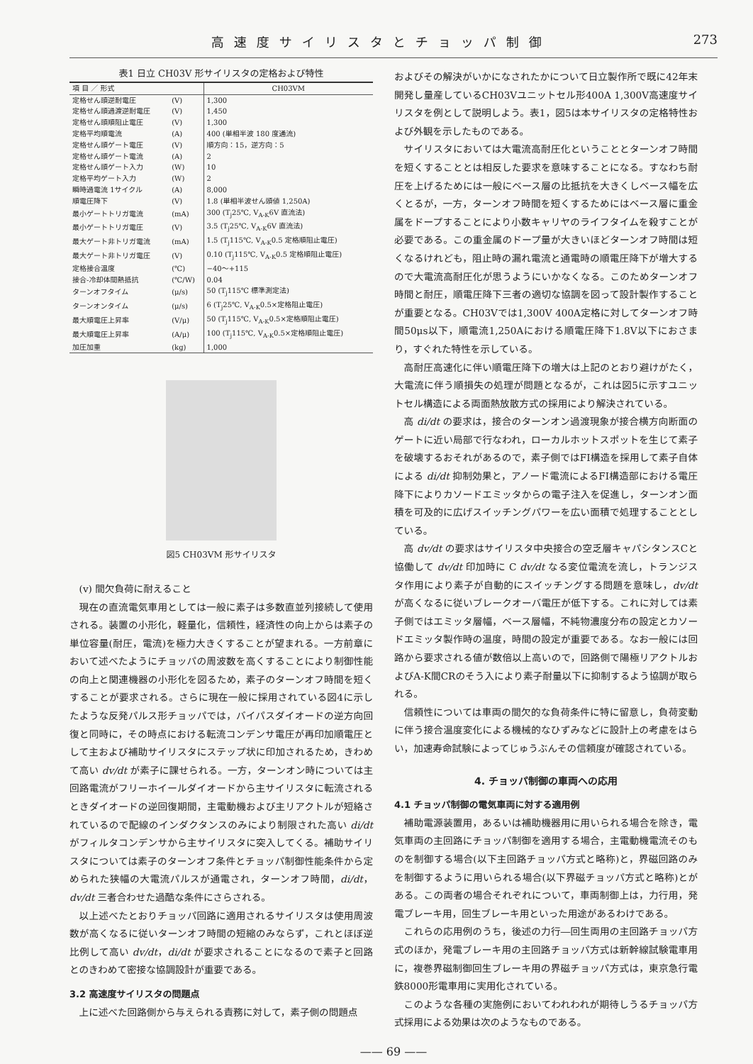高速度サイリスタとチョッパ制御 273
表1 日立 CH03V 形サイリスタの定格および特性
| 項 目 ／ 形式 | | CH03VM |
| --- | --- | --- |
| 定格せん頭逆耐電圧 | (V) | 1,300 |
| 定格せん頭過渡逆耐電圧 | (V) | 1,450 |
| 定格せん頭順阻止電圧 | (V) | 1,300 |
| 定格平均順電流 | (A) | 400 (単相半波 180 度通流) |
| 定格せん頭ゲート電圧 | (V) | 順方向：15，逆方向：5 |
| 定格せん頭ゲート電流 | (A) | 2 |
| 定格せん頭ゲート入力 | (W) | 10 |
| 定格平均ゲート入力 | (W) | 2 |
| 瞬時過電流 1サイクル | (A) | 8,000 |
| 順電圧降下 | (V) | 1.8 (単相半波せん頭値 1,250A) |
| 最小ゲートトリガ電流 | (mA) | 300 (T<sub>j</sub>25℃, V<sub>A-K</sub>6V 直流法) |
| 最小ゲートトリガ電圧 | (V) | 3.5 (T<sub>j</sub>25℃, V<sub>A-K</sub>6V 直流法) |
| 最大ゲート非トリガ電流 | (mA) | 1.5 (T<sub>j</sub>115℃, V<sub>A-K</sub>0.5 定格順阻止電圧) |
| 最大ゲート非トリガ電圧 | (V) | 0.10 (T<sub>j</sub>115℃, V<sub>A-K</sub>0.5 定格順阻止電圧) |
| 定格接合温度 | (℃) | −40〜+115 |
| 接合-冷却体間熱抵抗 | (℃/W) | 0.04 |
| ターンオフタイム | (μ/s) | 50 (T<sub>j</sub>115℃ 標準測定法) |
| ターンオンタイム | (μ/s) | 6 (T<sub>j</sub>25℃, V<sub>A-K</sub>0.5×定格阻止電圧) |
| 最大順電圧上昇率 | (V/μ) | 50 (T<sub>j</sub>115℃, V<sub>A-K</sub>0.5×定格順阻止電圧) |
| 最大順電圧上昇率 | (A/μ) | 100 (T<sub>j</sub>115℃, V<sub>A-K</sub>0.5×定格順阻止電圧) |
| 加圧加重 | (kg) | 1,000 |
図5 CH03VM 形サイリスタ
(v) 間欠負荷に耐えること
現在の直流電気車用としては一般に素子は多数直並列接続して使用される。装置の小形化，軽量化，信頼性，経済性の向上からは素子の単位容量(耐圧，電流)を極力大きくすることが望まれる。一方前章において述べたようにチョッパの周波数を高くすることにより制御性能の向上と関連機器の小形化を図るため，素子のターンオフ時間を短くすることが要求される。さらに現在一般に採用されている図4に示したような反発パルス形チョッパでは，バイパスダイオードの逆方向回復と同時に，その時点における転流コンデンサ電圧が再印加順電圧として主および補助サイリスタにステップ状に印加されるため，きわめて高い dv/dt が素子に課せられる。一方，ターンオン時については主回路電流がフリーホイールダイオードから主サイリスタに転流されるときダイオードの逆回復期間，主電動機および主リアクトルが短絡されているので配線のインダクタンスのみにより制限された高い di/dt がフィルタコンデンサから主サイリスタに突入してくる。補助サイリスタについては素子のターンオフ条件とチョッパ制御性能条件から定められた狭幅の大電流パルスが通電され，ターンオフ時間，di/dt，dv/dt 三者合わせた過酷な条件にさらされる。
以上述べたとおりチョッパ回路に適用されるサイリスタは使用周波数が高くなるに従いターンオフ時間の短縮のみならず，これとほぼ逆比例して高い dv/dt，di/dt が要求されることになるので素子と回路とのきわめて密接な協調設計が重要である。
3.2 高速度サイリスタの問題点
上に述べた回路側から与えられる責務に対して，素子側の問題点
およびその解決がいかになされたかについて日立製作所で既に42年末開発し量産しているCH03Vユニットセル形400A 1,300V高速度サイリスタを例として説明しよう。表1，図5は本サイリスタの定格特性および外観を示したものである。
サイリスタにおいては大電流高耐圧化ということとターンオフ時間を短くすることとは相反した要求を意味することになる。すなわち耐圧を上げるためには一般にベース層の比抵抗を大きくしベース幅を広くとるが，一方，ターンオフ時間を短くするためにはベース層に重金属をドープすることにより小数キャリヤのライフタイムを殺すことが必要である。この重金属のドープ量が大きいほどターンオフ時間は短くなるけれども，阻止時の漏れ電流と通電時の順電圧降下が増大するので大電流高耐圧化が思うようにいかなくなる。このためターンオフ時間と耐圧，順電圧降下三者の適切な協調を図って設計製作することが重要となる。CH03Vでは1,300V 400A定格に対してターンオフ時間50μs以下，順電流1,250Aにおける順電圧降下1.8V以下におさまり，すぐれた特性を示している。
高耐圧高速化に伴い順電圧降下の増大は上記のとおり避けがたく，大電流に伴う順損失の処理が問題となるが，これは図5に示すユニットセル構造による両面熱放散方式の採用により解決されている。
高 di/dt の要求は，接合のターンオン過渡現象が接合横方向断面のゲートに近い局部で行なわれ，ローカルホットスポットを生じて素子を破壊するおそれがあるので，素子側ではFI構造を採用して素子自体による di/dt 抑制効果と，アノード電流によるFI構造部における電圧降下によりカソードエミッタからの電子注入を促進し，ターンオン面積を可及的に広げスイッチングパワーを広い面積で処理することとしている。
高 dv/dt の要求はサイリスタ中央接合の空乏層キャパシタンスCと協働して dv/dt 印加時に C dv/dt なる変位電流を流し，トランジスタ作用により素子が自動的にスイッチングする問題を意味し，dv/dt が高くなるに従いブレークオーバ電圧が低下する。これに対しては素子側ではエミッタ層幅，ベース層幅，不純物濃度分布の設定とカソードエミッタ製作時の温度，時間の設定が重要である。なお一般には回路から要求される値が数倍以上高いので，回路側で陽極リアクトルおよびA-K間CRのそう入により素子耐量以下に抑制するよう協調が取られる。
信頼性については車両の間欠的な負荷条件に特に留意し，負荷変動に伴う接合温度変化による機械的なひずみなどに設計上の考慮をはらい，加速寿命試験によってじゅうぶんその信頼度が確認されている。
4. チョッパ制御の車両への応用
4.1 チョッパ制御の電気車両に対する適用例
補助電源装置用，あるいは補助機器用に用いられる場合を除き，電気車両の主回路にチョッパ制御を適用する場合，主電動機電流そのものを制御する場合(以下主回路チョッパ方式と略称)と，界磁回路のみを制御するように用いられる場合(以下界磁チョッパ方式と略称)とがある。この両者の場合それぞれについて，車両制御上は，力行用，発電ブレーキ用，回生ブレーキ用といった用途があるわけである。
これらの応用例のうち，後述の力行―回生両用の主回路チョッパ方式のほか，発電ブレーキ用の主回路チョッパ方式は新幹線試験電車用に，複巻界磁制御回生ブレーキ用の界磁チョッパ方式は，東京急行電鉄8000形電車用に実用化されている。
このような各種の実施例においてわれわれが期待しうるチョッパ方式採用による効果は次のようなものである。
—— 69 ——